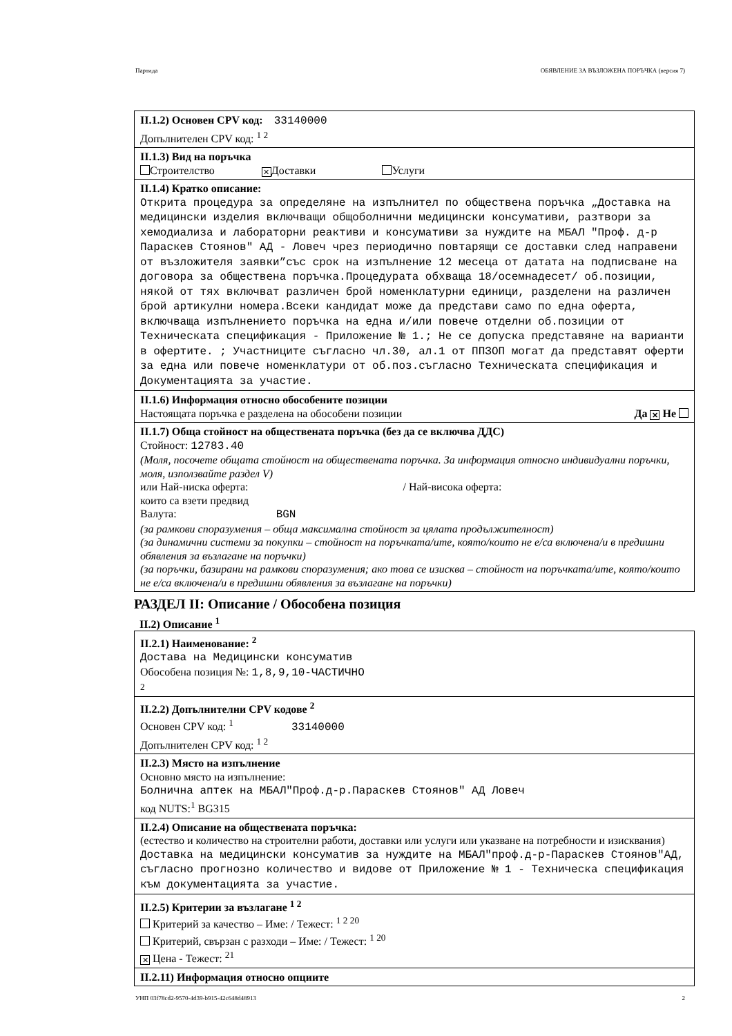Партида ОБЯВЛЕНИЕ ЗА ВЪЗЛОЖЕНА ПОРЪЧКА (версия 7)
II.1.2) Основен CPV код: 33140000
Допълнителен CPV код: <sup>1 2</sup>
II.1.3) Вид на поръчка
Строителство ✕ Доставки Услуги
II.1.4) Кратко описание:
Открита процедура за определяне на изпълнител по обществена поръчка „Доставка на медицински изделия включващи общоболнични медицински консумативи, разтвори за хемодиализа и лабораторни реактиви и консумативи за нуждите на МБАЛ "Проф. д-р Параскев Стоянов" АД - Ловеч чрез периодично повтарящи се доставки след направени от възложителя заявки”със срок на изпълнение 12 месеца от датата на подписване на договора за обществена поръчка.Процедурата обхваща 18/осемнадесет/ об.позиции, някой от тях включват различен брой номенклатурни единици, разделени на различен брой артикулни номера.Всеки кандидат може да представи само по една оферта, включваща изпълнението поръчка на една и/или повече отделни об.позиции от Техническата спецификация - Приложение № 1.; Не се допуска представяне на варианти в офертите. ; Участниците съгласно чл.30, ал.1 от ППЗОП могат да представят оферти за една или повече номенклатури от об.поз.съгласно Техническата спецификация и Документацията за участие.
II.1.6) Информация относно обособените позиции
Настоящата поръчка е разделена на обособени позиции Да ✕ Не
II.1.7) Обща стойност на обществената поръчка (без да се включва ДДС)
Стойност: 12783.40
(Моля, посочете общата стойност на обществената поръчка. За информация относно индивидуални поръчки, моля, използвайте раздел V)
или Най-ниска оферта: / Най-висока оферта:
които са взети предвид
Валута: BGN
(за рамкови споразумения – обща максимална стойност за цялата продължителност)
(за динамични системи за покупки – стойност на поръчката/ите, която/които не е/са включена/и в предишни обявления за възлагане на поръчки)
(за поръчки, базирани на рамкови споразумения; ако това се изисква – стойност на поръчката/ите, която/които не е/са включена/и в предишни обявления за възлагане на поръчки)
РАЗДЕЛ II: Описание / Обособена позиция
II.2) Описание <sup>1</sup>
II.2.1) Наименование: <sup>2</sup>
Достава на Медицински консуматив
Обособена позиция №: 1,8,9,10-ЧАСТИЧНО
2
II.2.2) Допълнителни CPV кодове <sup>2</sup>
Основен CPV код: <sup>1</sup> 33140000
Допълнителен CPV код: <sup>1 2</sup>
II.2.3) Място на изпълнение
Основно място на изпълнение:
Болнична аптек на МБАЛ"Проф.д-р.Параскев Стоянов" АД Ловеч
код NUTS:<sup>1</sup> BG315
II.2.4) Описание на обществената поръчка:
(естество и количество на строителни работи, доставки или услуги или указване на потребности и изисквания)
Доставка на медицински консуматив за нуждите на МБАЛ"проф.д-р-Параскев Стоянов"АД, съгласно прогнозно количество и видове от Приложение № 1 - Техническа спецификация към документацията за участие.
II.2.5) Критерии за възлагане <sup>1 2</sup>
Критерий за качество – Име: / Тежест: <sup>1 2 20</sup>
Критерий, свързан с разходи – Име: / Тежест: <sup>1 20</sup>
✕ Цена - Тежест: <sup>21</sup>
II.2.11) Информация относно опциите
УНП 03f78cd2-9570-4d39-b915-42c648d48913 2